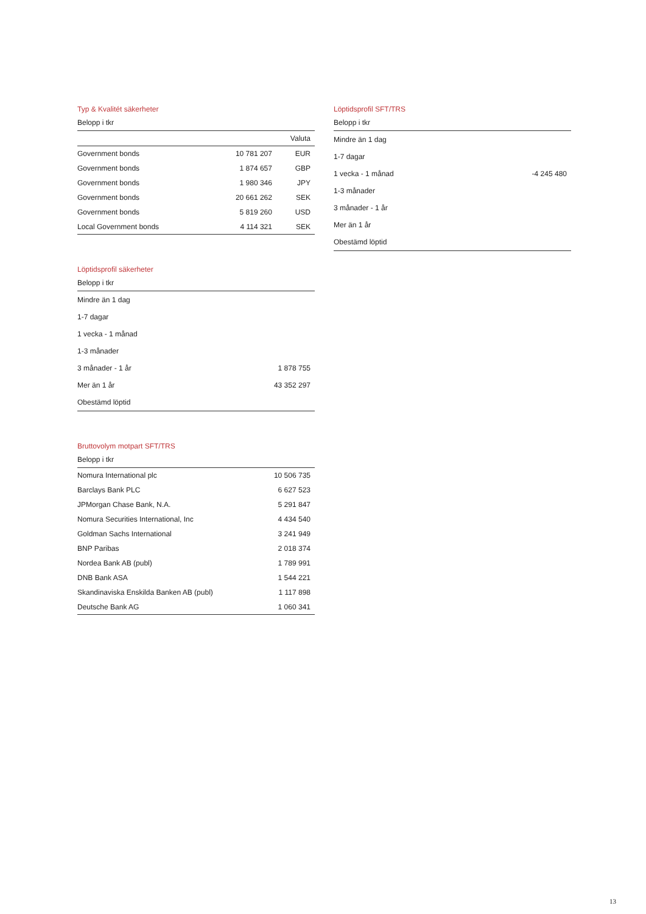Typ & Kvalitét säkerheter
Belopp i tkr
| | | Valuta |
| --- | --- | --- |
| Government bonds | 10 781 207 | EUR |
| Government bonds | 1 874 657 | GBP |
| Government bonds | 1 980 346 | JPY |
| Government bonds | 20 661 262 | SEK |
| Government bonds | 5 819 260 | USD |
| Local Government bonds | 4 114 321 | SEK |
Löptidsprofil säkerheter
Belopp i tkr
| Mindre än 1 dag | |
| 1-7 dagar | |
| 1 vecka - 1 månad | |
| 1-3 månader | |
| 3 månader - 1 år | 1 878 755 |
| Mer än 1 år | 43 352 297 |
| Obestämd löptid | |
Bruttovolym motpart SFT/TRS
Belopp i tkr
| Nomura International plc | 10 506 735 |
| Barclays Bank PLC | 6 627 523 |
| JPMorgan Chase Bank, N.A. | 5 291 847 |
| Nomura Securities International, Inc | 4 434 540 |
| Goldman Sachs International | 3 241 949 |
| BNP Paribas | 2 018 374 |
| Nordea Bank AB (publ) | 1 789 991 |
| DNB Bank ASA | 1 544 221 |
| Skandinaviska Enskilda Banken AB (publ) | 1 117 898 |
| Deutsche Bank AG | 1 060 341 |
Löptidsprofil SFT/TRS
Belopp i tkr
| Mindre än 1 dag | |
| 1-7 dagar | |
| 1 vecka - 1 månad | -4 245 480 |
| 1-3 månader | |
| 3 månader - 1 år | |
| Mer än 1 år | |
| Obestämd löptid | |
13